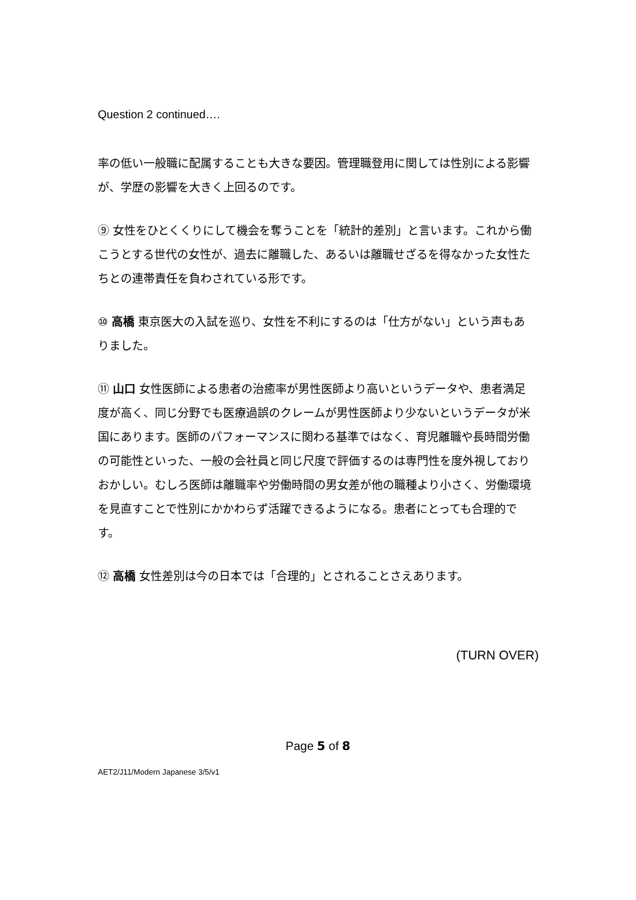Question 2 continued….
率の低い一般職に配属することも大きな要因。管理職登用に関しては性別による影響が、学歴の影響を大きく上回るのです。
⑨ 女性をひとくくりにして機会を奪うことを「統計的差別」と言います。これから働こうとする世代の女性が、過去に離職した、あるいは離職せざるを得なかった女性たちとの連帯責任を負わされている形です。
⑩ 高橋 東京医大の入試を巡り、女性を不利にするのは「仕方がない」という声もありました。
⑪ 山口 女性医師による患者の治癒率が男性医師より高いというデータや、患者満足度が高く、同じ分野でも医療過誤のクレームが男性医師より少ないというデータが米国にあります。医師のパフォーマンスに関わる基準ではなく、育児離職や長時間労働の可能性といった、一般の会社員と同じ尺度で評価するのは専門性を度外視しておりおかしい。むしろ医師は離職率や労働時間の男女差が他の職種より小さく、労働環境を見直すことで性別にかかわらず活躍できるようになる。患者にとっても合理的です。
⑫ 高橋 女性差別は今の日本では「合理的」とされることさえあります。
(TURN OVER)
Page 5 of 8
AET2/J11/Modern Japanese 3/5/v1